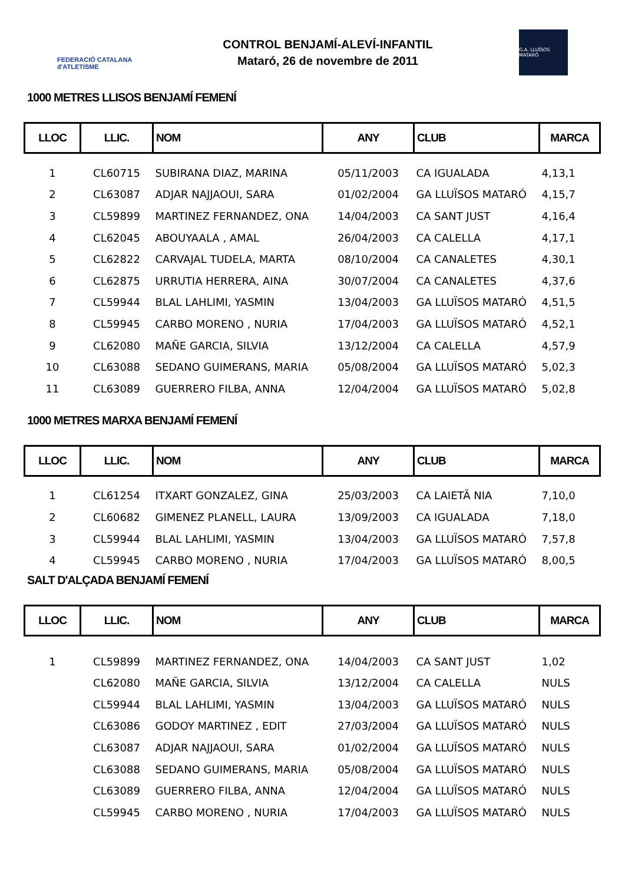FEDERACIÓ CATALANA d'ATLETISME
CONTROL BENJAMÍ-ALEVÍ-INFANTIL
Mataró, 26 de novembre de 2011
G.A. LLUÏSOS MATARÓ
1000 METRES LLISOS BENJAMÍ FEMENÍ
| LLOC | LLIC. | NOM | ANY | CLUB | MARCA |
| --- | --- | --- | --- | --- | --- |
| 1 | CL60715 | SUBIRANA DIAZ, MARINA | 05/11/2003 | CA IGUALADA | 4,13,1 |
| 2 | CL63087 | ADJAR NAJJAOUI, SARA | 01/02/2004 | GA LLUÏSOS MATARÓ | 4,15,7 |
| 3 | CL59899 | MARTINEZ FERNANDEZ, ONA | 14/04/2003 | CA SANT JUST | 4,16,4 |
| 4 | CL62045 | ABOUYAALA , AMAL | 26/04/2003 | CA CALELLA | 4,17,1 |
| 5 | CL62822 | CARVAJAL TUDELA, MARTA | 08/10/2004 | CA CANALETES | 4,30,1 |
| 6 | CL62875 | URRUTIA HERRERA, AINA | 30/07/2004 | CA CANALETES | 4,37,6 |
| 7 | CL59944 | BLAL LAHLIMI, YASMIN | 13/04/2003 | GA LLUÏSOS MATARÓ | 4,51,5 |
| 8 | CL59945 | CARBO MORENO , NURIA | 17/04/2003 | GA LLUÏSOS MATARÓ | 4,52,1 |
| 9 | CL62080 | MAÑE GARCIA, SILVIA | 13/12/2004 | CA CALELLA | 4,57,9 |
| 10 | CL63088 | SEDANO GUIMERANS, MARIA | 05/08/2004 | GA LLUÏSOS MATARÓ | 5,02,3 |
| 11 | CL63089 | GUERRERO FILBA, ANNA | 12/04/2004 | GA LLUÏSOS MATARÓ | 5,02,8 |
1000 METRES MARXA BENJAMÍ FEMENÍ
| LLOC | LLIC. | NOM | ANY | CLUB | MARCA |
| --- | --- | --- | --- | --- | --- |
| 1 | CL61254 | ITXART GONZALEZ, GINA | 25/03/2003 | CA LAIETÃ NIA | 7,10,0 |
| 2 | CL60682 | GIMENEZ PLANELL, LAURA | 13/09/2003 | CA IGUALADA | 7,18,0 |
| 3 | CL59944 | BLAL LAHLIMI, YASMIN | 13/04/2003 | GA LLUÏSOS MATARÓ | 7,57,8 |
| 4 | CL59945 | CARBO MORENO , NURIA | 17/04/2003 | GA LLUÏSOS MATARÓ | 8,00,5 |
SALT D'ALÇADA BENJAMÍ FEMENÍ
| LLOC | LLIC. | NOM | ANY | CLUB | MARCA |
| --- | --- | --- | --- | --- | --- |
| 1 | CL59899 | MARTINEZ FERNANDEZ, ONA | 14/04/2003 | CA SANT JUST | 1,02 |
| | CL62080 | MAÑE GARCIA, SILVIA | 13/12/2004 | CA CALELLA | NULS |
| | CL59944 | BLAL LAHLIMI, YASMIN | 13/04/2003 | GA LLUÏSOS MATARÓ | NULS |
| | CL63086 | GODOY MARTINEZ , EDIT | 27/03/2004 | GA LLUÏSOS MATARÓ | NULS |
| | CL63087 | ADJAR NAJJAOUI, SARA | 01/02/2004 | GA LLUÏSOS MATARÓ | NULS |
| | CL63088 | SEDANO GUIMERANS, MARIA | 05/08/2004 | GA LLUÏSOS MATARÓ | NULS |
| | CL63089 | GUERRERO FILBA, ANNA | 12/04/2004 | GA LLUÏSOS MATARÓ | NULS |
| | CL59945 | CARBO MORENO , NURIA | 17/04/2003 | GA LLUÏSOS MATARÓ | NULS |